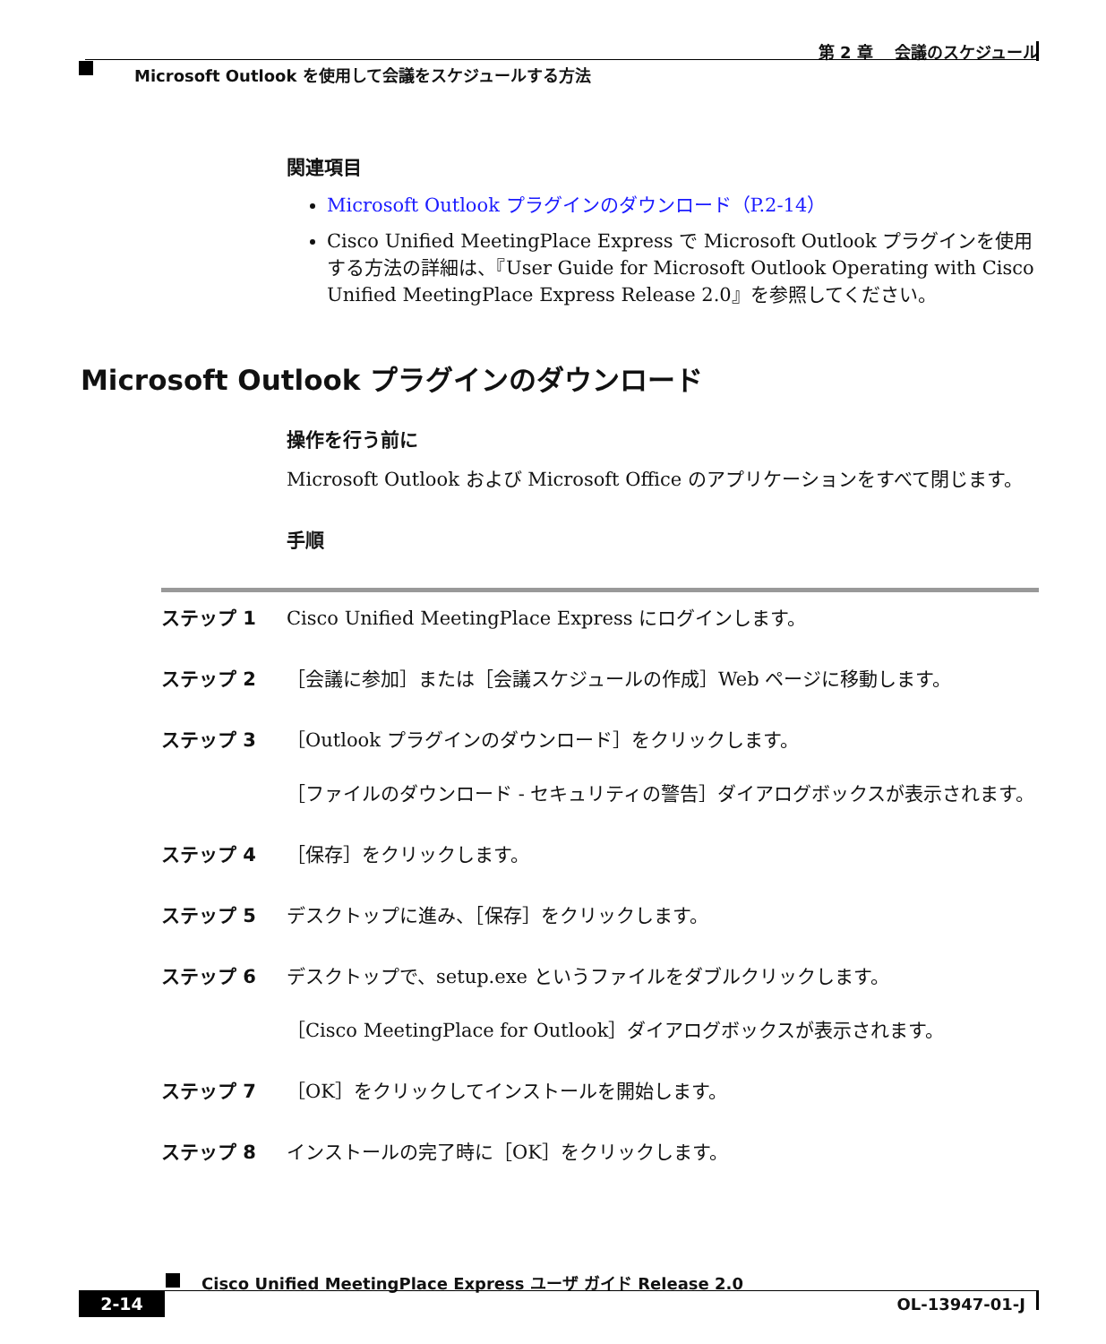第 2 章　 会議のスケジュール
Microsoft Outlook を使用して会議をスケジュールする方法
関連項目
Microsoft Outlook プラグインのダウンロード（P.2-14）
Cisco Unified MeetingPlace Express で Microsoft Outlook プラグインを使用する方法の詳細は、『User Guide for Microsoft Outlook Operating with Cisco Unified MeetingPlace Express Release 2.0』を参照してください。
Microsoft Outlook プラグインのダウンロード
操作を行う前に
Microsoft Outlook および Microsoft Office のアプリケーションをすべて閉じます。
手順
| ステップ 1 | Cisco Unified MeetingPlace Express にログインします。 |
| ステップ 2 | ［会議に参加］または［会議スケジュールの作成］Web ページに移動します。 |
| ステップ 3 | ［Outlook プラグインのダウンロード］をクリックします。 ［ファイルのダウンロード - セキュリティの警告］ダイアログボックスが表示されます。 |
| ステップ 4 | ［保存］をクリックします。 |
| ステップ 5 | デスクトップに進み、［保存］をクリックします。 |
| ステップ 6 | デスクトップで、setup.exe というファイルをダブルクリックします。 ［Cisco MeetingPlace for Outlook］ダイアログボックスが表示されます。 |
| ステップ 7 | ［OK］をクリックしてインストールを開始します。 |
| ステップ 8 | インストールの完了時に［OK］をクリックします。 |
Cisco Unified MeetingPlace Express ユーザ ガイド Release 2.0
2-14 OL-13947-01-J